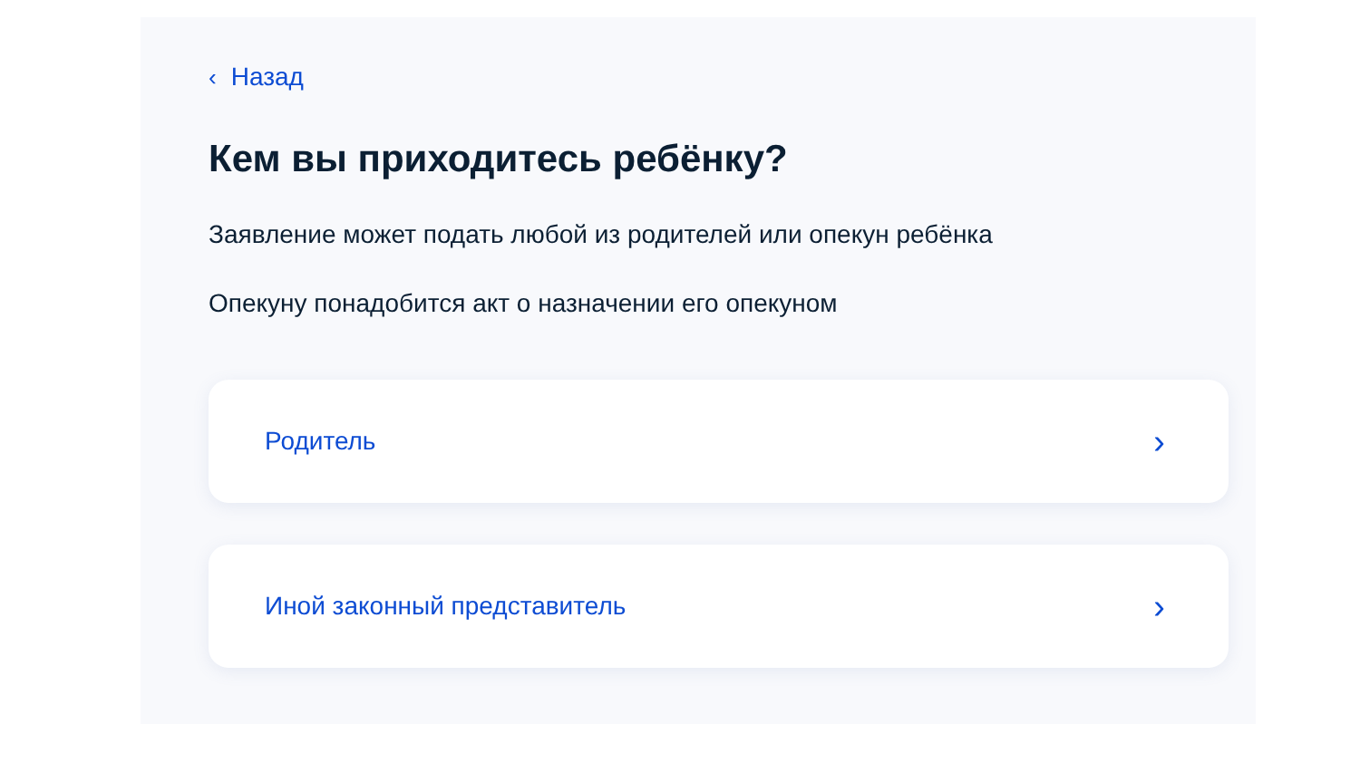‹ Назад
Кем вы приходитесь ребёнку?
Заявление может подать любой из родителей или опекун ребёнка
Опекуну понадобится акт о назначении его опекуном
Родитель ›
Иной законный представитель ›